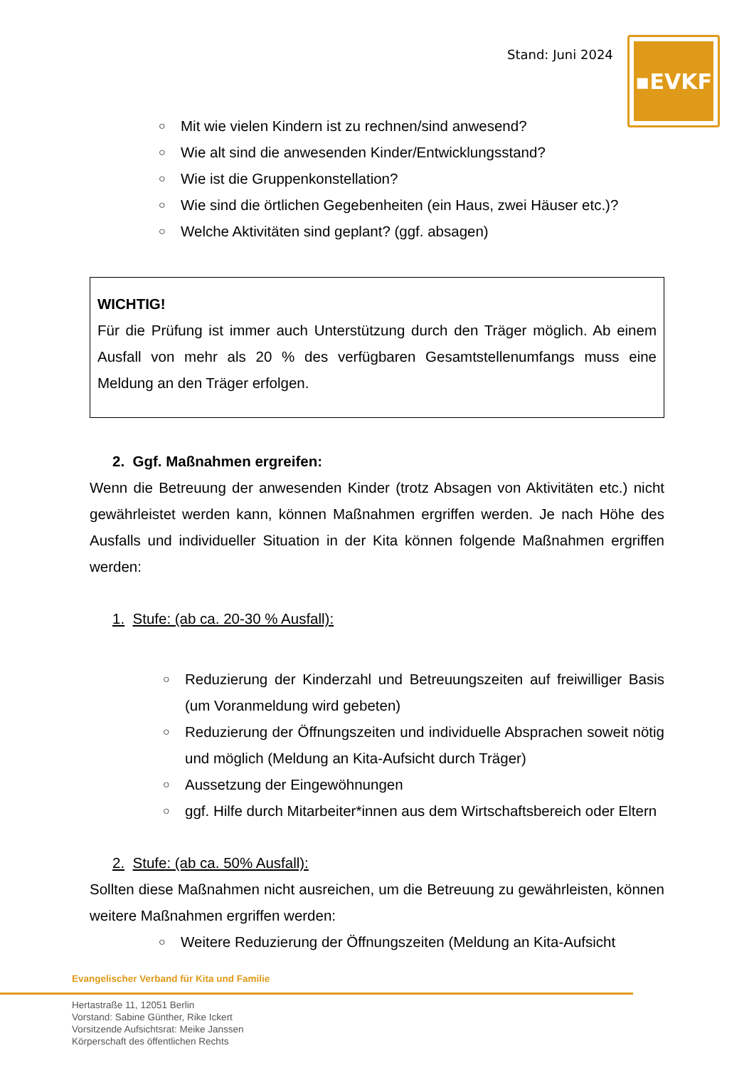Stand: Juni 2024
▪EVKF
○ Mit wie vielen Kindern ist zu rechnen/sind anwesend?
○ Wie alt sind die anwesenden Kinder/Entwicklungsstand?
○ Wie ist die Gruppenkonstellation?
○ Wie sind die örtlichen Gegebenheiten (ein Haus, zwei Häuser etc.)?
○ Welche Aktivitäten sind geplant? (ggf. absagen)
WICHTIG!
Für die Prüfung ist immer auch Unterstützung durch den Träger möglich. Ab einem Ausfall von mehr als 20 % des verfügbaren Gesamtstellenumfangs muss eine Meldung an den Träger erfolgen.
2. Ggf. Maßnahmen ergreifen:
Wenn die Betreuung der anwesenden Kinder (trotz Absagen von Aktivitäten etc.) nicht gewährleistet werden kann, können Maßnahmen ergriffen werden. Je nach Höhe des Ausfalls und individueller Situation in der Kita können folgende Maßnahmen ergriffen werden:
1. Stufe: (ab ca. 20-30 % Ausfall):
○ Reduzierung der Kinderzahl und Betreuungszeiten auf freiwilliger Basis (um Voranmeldung wird gebeten)
○ Reduzierung der Öffnungszeiten und individuelle Absprachen soweit nötig und möglich (Meldung an Kita-Aufsicht durch Träger)
○ Aussetzung der Eingewöhnungen
○ ggf. Hilfe durch Mitarbeiter*innen aus dem Wirtschaftsbereich oder Eltern
2. Stufe: (ab ca. 50% Ausfall):
Sollten diese Maßnahmen nicht ausreichen, um die Betreuung zu gewährleisten, können weitere Maßnahmen ergriffen werden:
○ Weitere Reduzierung der Öffnungszeiten (Meldung an Kita-Aufsicht
Evangelischer Verband für Kita und Familie
Hertastraße 11, 12051 Berlin
Vorstand: Sabine Günther, Rike Ickert
Vorsitzende Aufsichtsrat: Meike Janssen
Körperschaft des öffentlichen Rechts